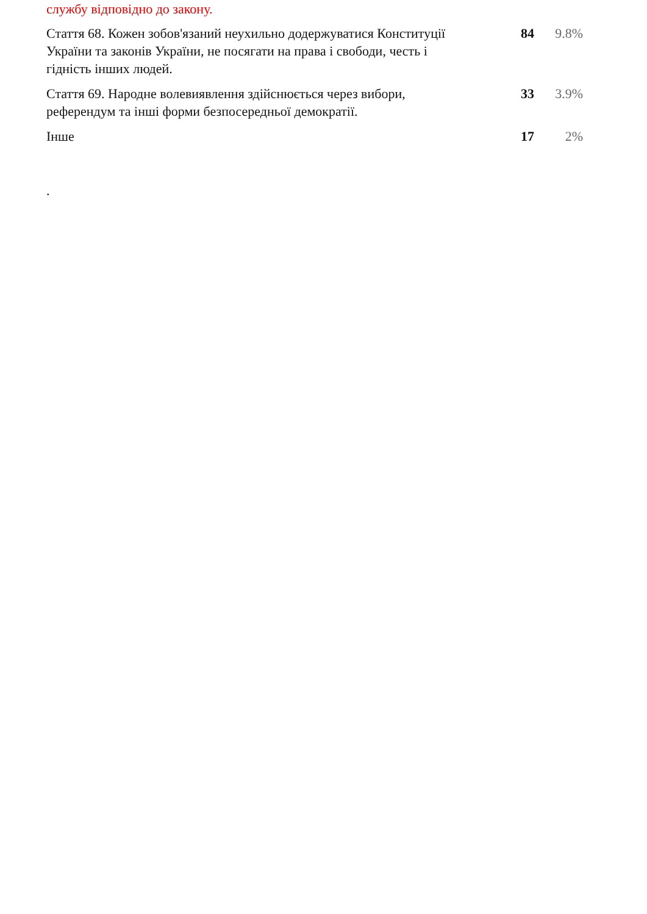службу відповідно до закону.
| Стаття 68. Кожен зобов'язаний неухильно додержуватися Конституції України та законів України, не посягати на права і свободи, честь і гідність інших людей. | 84 | 9.8% |
| Стаття 69. Народне волевиявлення здійснюється через вибори, референдум та інші форми безпосередньої демократії. | 33 | 3.9% |
| Інше | 17 | 2% |
.